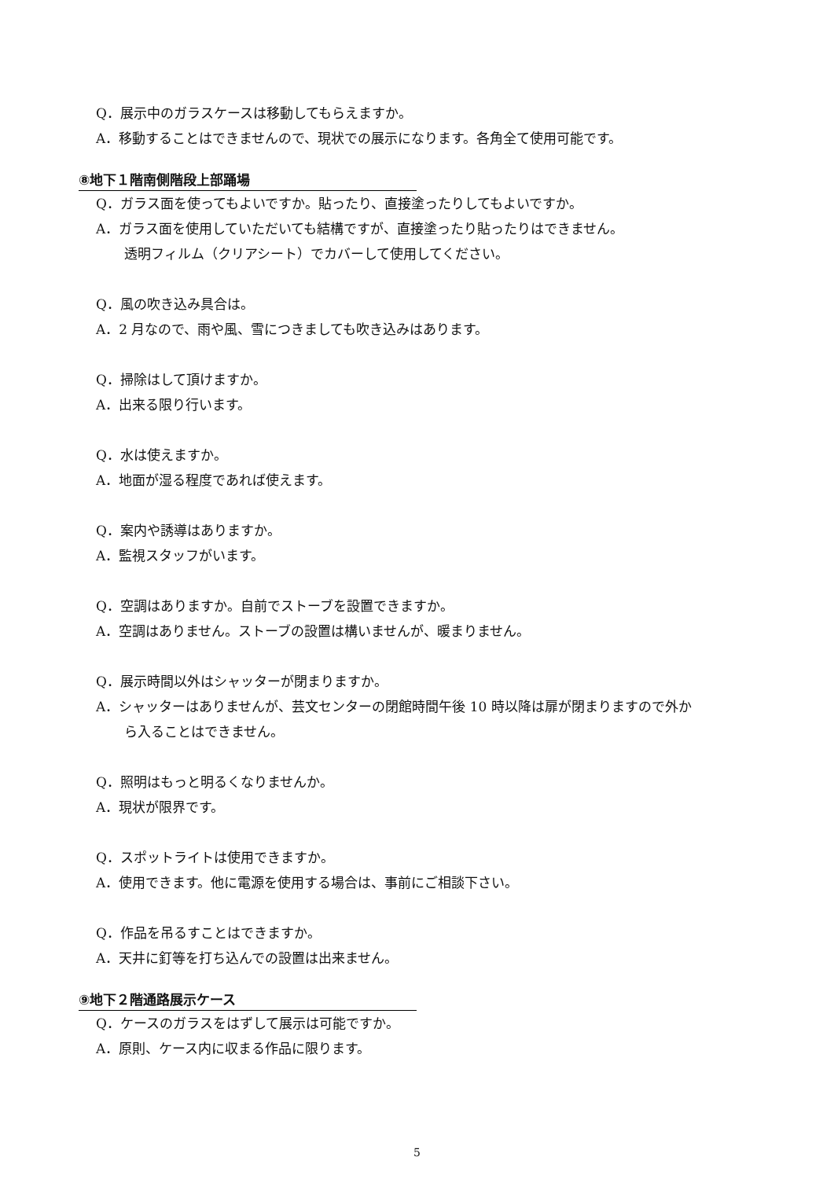Q．展示中のガラスケースは移動してもらえますか。
A．移動することはできませんので、現状での展示になります。各角全て使用可能です。
⑧地下１階南側階段上部踊場
Q．ガラス面を使ってもよいですか。貼ったり、直接塗ったりしてもよいですか。
A．ガラス面を使用していただいても結構ですが、直接塗ったり貼ったりはできません。
透明フィルム（クリアシート）でカバーして使用してください。
Q．風の吹き込み具合は。
A．2 月なので、雨や風、雪につきましても吹き込みはあります。
Q．掃除はして頂けますか。
A．出来る限り行います。
Q．水は使えますか。
A．地面が湿る程度であれば使えます。
Q．案内や誘導はありますか。
A．監視スタッフがいます。
Q．空調はありますか。自前でストーブを設置できますか。
A．空調はありません。ストーブの設置は構いませんが、暖まりません。
Q．展示時間以外はシャッターが閉まりますか。
A．シャッターはありませんが、芸文センターの閉館時間午後 10 時以降は扉が閉まりますので外か
ら入ることはできません。
Q．照明はもっと明るくなりませんか。
A．現状が限界です。
Q．スポットライトは使用できますか。
A．使用できます。他に電源を使用する場合は、事前にご相談下さい。
Q．作品を吊るすことはできますか。
A．天井に釘等を打ち込んでの設置は出来ません。
⑨地下２階通路展示ケース
Q．ケースのガラスをはずして展示は可能ですか。
A．原則、ケース内に収まる作品に限ります。
5